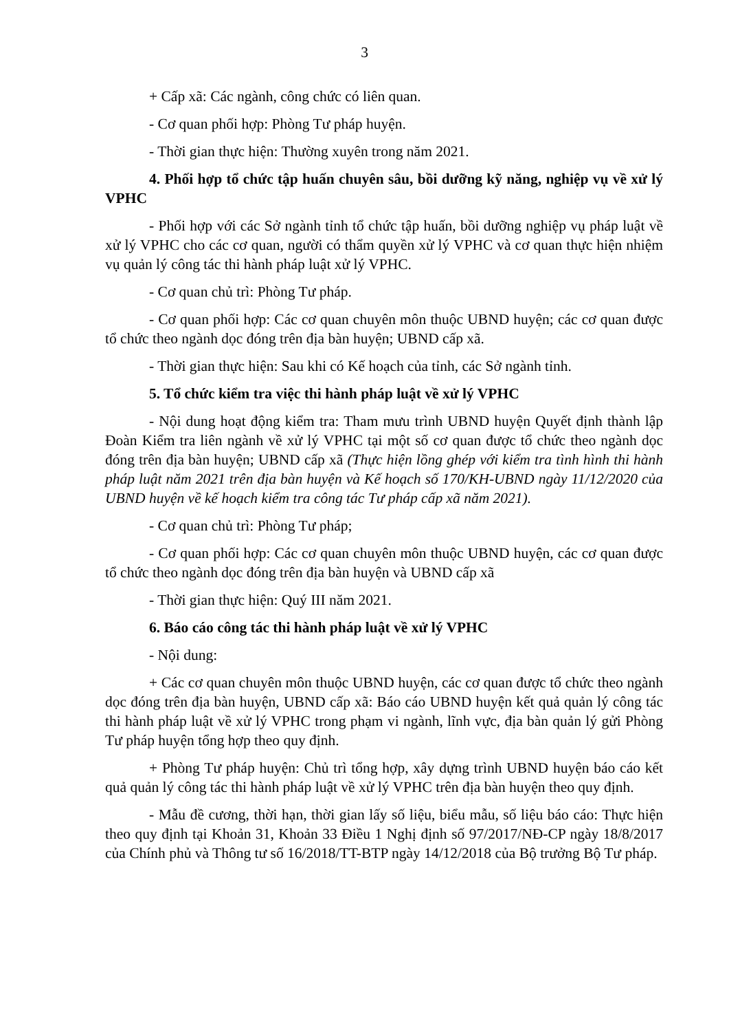3
+ Cấp xã: Các ngành, công chức có liên quan.
- Cơ quan phối hợp: Phòng Tư pháp huyện.
- Thời gian thực hiện: Thường xuyên trong năm 2021.
4. Phối hợp tổ chức tập huấn chuyên sâu, bồi dưỡng kỹ năng, nghiệp vụ về xử lý VPHC
- Phối hợp với các Sở ngành tỉnh tổ chức tập huấn, bồi dưỡng nghiệp vụ pháp luật về xử lý VPHC cho các cơ quan, người có thẩm quyền xử lý VPHC và cơ quan thực hiện nhiệm vụ quản lý công tác thi hành pháp luật xử lý VPHC.
- Cơ quan chủ trì: Phòng Tư pháp.
- Cơ quan phối hợp: Các cơ quan chuyên môn thuộc UBND huyện; các cơ quan được tổ chức theo ngành dọc đóng trên địa bàn huyện; UBND cấp xã.
- Thời gian thực hiện: Sau khi có Kế hoạch của tỉnh, các Sở ngành tỉnh.
5. Tổ chức kiểm tra việc thi hành pháp luật về xử lý VPHC
- Nội dung hoạt động kiểm tra: Tham mưu trình UBND huyện Quyết định thành lập Đoàn Kiểm tra liên ngành về xử lý VPHC tại một số cơ quan được tổ chức theo ngành dọc đóng trên địa bàn huyện; UBND cấp xã (Thực hiện lồng ghép với kiểm tra tình hình thi hành pháp luật năm 2021 trên địa bàn huyện và Kế hoạch số 170/KH-UBND ngày 11/12/2020 của UBND huyện về kế hoạch kiểm tra công tác Tư pháp cấp xã năm 2021).
- Cơ quan chủ trì: Phòng Tư pháp;
- Cơ quan phối hợp: Các cơ quan chuyên môn thuộc UBND huyện, các cơ quan được tổ chức theo ngành dọc đóng trên địa bàn huyện và UBND cấp xã
- Thời gian thực hiện: Quý III năm 2021.
6. Báo cáo công tác thi hành pháp luật về xử lý VPHC
- Nội dung:
+ Các cơ quan chuyên môn thuộc UBND huyện, các cơ quan được tổ chức theo ngành dọc đóng trên địa bàn huyện, UBND cấp xã: Báo cáo UBND huyện kết quả quản lý công tác thi hành pháp luật về xử lý VPHC trong phạm vi ngành, lĩnh vực, địa bàn quản lý gửi Phòng Tư pháp huyện tổng hợp theo quy định.
+ Phòng Tư pháp huyện: Chủ trì tổng hợp, xây dựng trình UBND huyện báo cáo kết quả quản lý công tác thi hành pháp luật về xử lý VPHC trên địa bàn huyện theo quy định.
- Mẫu đề cương, thời hạn, thời gian lấy số liệu, biểu mẫu, số liệu báo cáo: Thực hiện theo quy định tại Khoản 31, Khoản 33 Điều 1 Nghị định số 97/2017/NĐ-CP ngày 18/8/2017 của Chính phủ và Thông tư số 16/2018/TT-BTP ngày 14/12/2018 của Bộ trưởng Bộ Tư pháp.